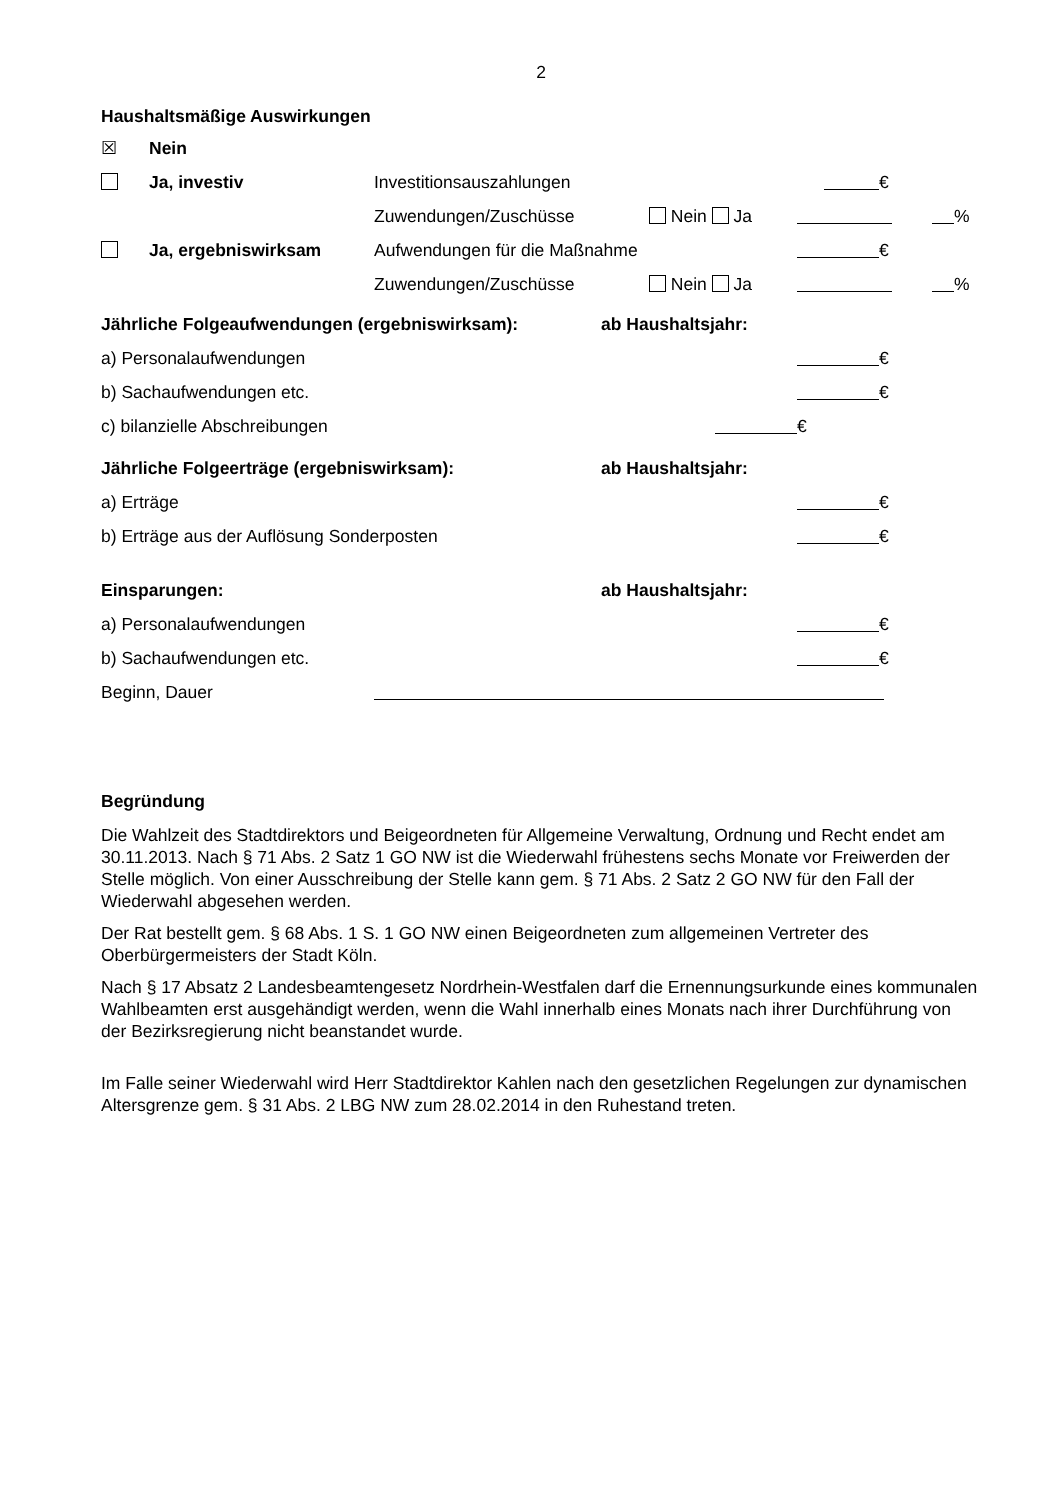2
Haushaltsmäßige Auswirkungen
☒ Nein
Ja, investiv Investitionsauszahlungen €
Zuwendungen/Zuschüsse Nein Ja %
Ja, ergebniswirksam Aufwendungen für die Maßnahme €
Zuwendungen/Zuschüsse Nein Ja %
Jährliche Folgeaufwendungen (ergebniswirksam): ab Haushaltsjahr:
a) Personalaufwendungen €
b) Sachaufwendungen etc. €
c) bilanzielle Abschreibungen €
Jährliche Folgeerträge (ergebniswirksam): ab Haushaltsjahr:
a) Erträge €
b) Erträge aus der Auflösung Sonderposten €
Einsparungen: ab Haushaltsjahr:
a) Personalaufwendungen €
b) Sachaufwendungen etc. €
Beginn, Dauer
Begründung
Die Wahlzeit des Stadtdirektors und Beigeordneten für Allgemeine Verwaltung, Ordnung und Recht endet am 30.11.2013. Nach § 71 Abs. 2 Satz 1 GO NW ist die Wiederwahl frühestens sechs Monate vor Freiwerden der Stelle möglich. Von einer Ausschreibung der Stelle kann gem. § 71 Abs. 2 Satz 2 GO NW für den Fall der Wiederwahl abgesehen werden.
Der Rat bestellt gem. § 68 Abs. 1 S. 1 GO NW einen Beigeordneten zum allgemeinen Vertreter des Oberbürgermeisters der Stadt Köln.
Nach § 17 Absatz 2 Landesbeamtengesetz Nordrhein-Westfalen darf die Ernennungsurkunde eines kommunalen Wahlbeamten erst ausgehändigt werden, wenn die Wahl innerhalb eines Monats nach ihrer Durchführung von der Bezirksregierung nicht beanstandet wurde.
Im Falle seiner Wiederwahl wird Herr Stadtdirektor Kahlen nach den gesetzlichen Regelungen zur dynamischen Altersgrenze gem. § 31 Abs. 2 LBG NW zum 28.02.2014 in den Ruhestand treten.